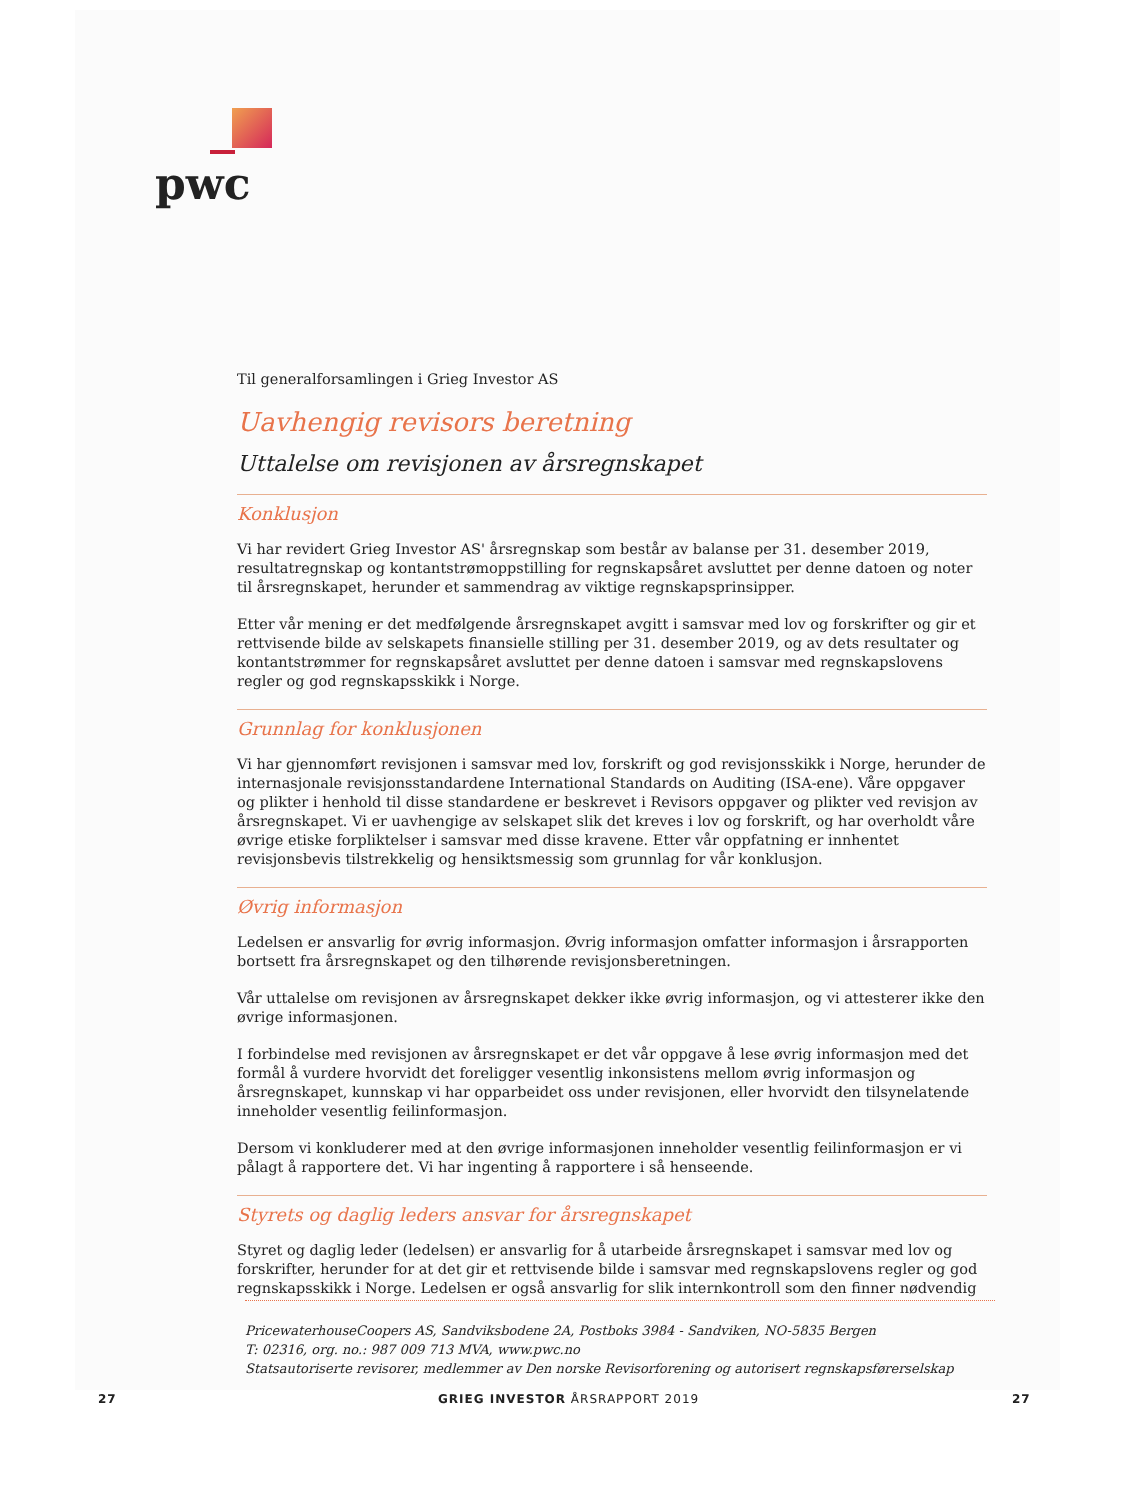pwc
Til generalforsamlingen i Grieg Investor AS
Uavhengig revisors beretning
Uttalelse om revisjonen av årsregnskapet
Konklusjon
Vi har revidert Grieg Investor AS' årsregnskap som består av balanse per 31. desember 2019, resultatregnskap og kontantstrømoppstilling for regnskapsåret avsluttet per denne datoen og noter til årsregnskapet, herunder et sammendrag av viktige regnskapsprinsipper.
Etter vår mening er det medfølgende årsregnskapet avgitt i samsvar med lov og forskrifter og gir et rettvisende bilde av selskapets finansielle stilling per 31. desember 2019, og av dets resultater og kontantstrømmer for regnskapsåret avsluttet per denne datoen i samsvar med regnskapslovens regler og god regnskapsskikk i Norge.
Grunnlag for konklusjonen
Vi har gjennomført revisjonen i samsvar med lov, forskrift og god revisjonsskikk i Norge, herunder de internasjonale revisjonsstandardene International Standards on Auditing (ISA-ene). Våre oppgaver og plikter i henhold til disse standardene er beskrevet i Revisors oppgaver og plikter ved revisjon av årsregnskapet. Vi er uavhengige av selskapet slik det kreves i lov og forskrift, og har overholdt våre øvrige etiske forpliktelser i samsvar med disse kravene. Etter vår oppfatning er innhentet revisjonsbevis tilstrekkelig og hensiktsmessig som grunnlag for vår konklusjon.
Øvrig informasjon
Ledelsen er ansvarlig for øvrig informasjon. Øvrig informasjon omfatter informasjon i årsrapporten bortsett fra årsregnskapet og den tilhørende revisjonsberetningen.
Vår uttalelse om revisjonen av årsregnskapet dekker ikke øvrig informasjon, og vi attesterer ikke den øvrige informasjonen.
I forbindelse med revisjonen av årsregnskapet er det vår oppgave å lese øvrig informasjon med det formål å vurdere hvorvidt det foreligger vesentlig inkonsistens mellom øvrig informasjon og årsregnskapet, kunnskap vi har opparbeidet oss under revisjonen, eller hvorvidt den tilsynelatende inneholder vesentlig feilinformasjon.
Dersom vi konkluderer med at den øvrige informasjonen inneholder vesentlig feilinformasjon er vi pålagt å rapportere det. Vi har ingenting å rapportere i så henseende.
Styrets og daglig leders ansvar for årsregnskapet
Styret og daglig leder (ledelsen) er ansvarlig for å utarbeide årsregnskapet i samsvar med lov og forskrifter, herunder for at det gir et rettvisende bilde i samsvar med regnskapslovens regler og god regnskapsskikk i Norge. Ledelsen er også ansvarlig for slik internkontroll som den finner nødvendig
PricewaterhouseCoopers AS, Sandviksbodene 2A, Postboks 3984 - Sandviken, NO-5835 Bergen
T: 02316, org. no.: 987 009 713 MVA, www.pwc.no
Statsautoriserte revisorer, medlemmer av Den norske Revisorforening og autorisert regnskapsførerselskap
27 GRIEG INVESTOR ÅRSRAPPORT 2019 27